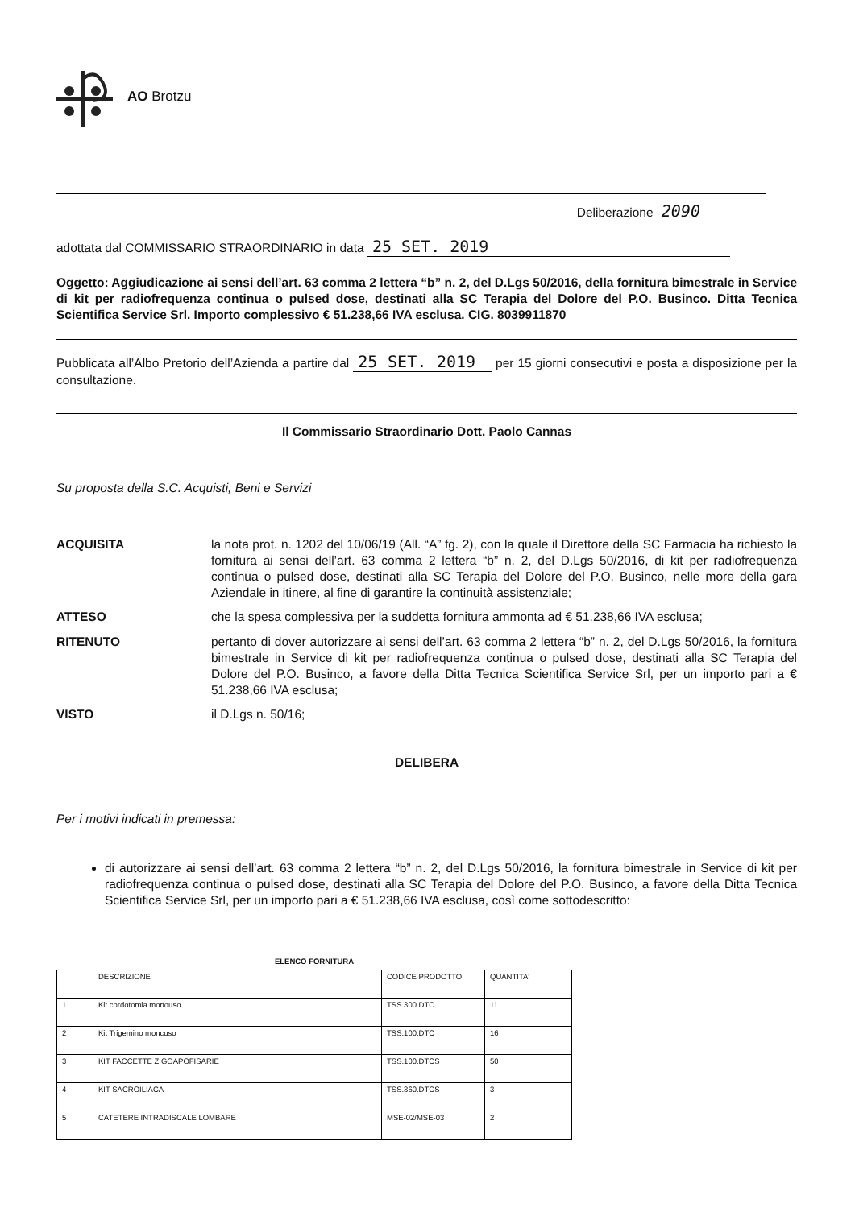AO Brotzu
Deliberazione 2090
adottata dal COMMISSARIO STRAORDINARIO in data 25 SET. 2019
Oggetto: Aggiudicazione ai sensi dell’art. 63 comma 2 lettera “b” n. 2, del D.Lgs 50/2016, della fornitura bimestrale in Service di kit per radiofrequenza continua o pulsed dose, destinati alla SC Terapia del Dolore del P.O. Businco. Ditta Tecnica Scientifica Service Srl. Importo complessivo € 51.238,66 IVA esclusa. CIG. 8039911870
Pubblicata all’Albo Pretorio dell’Azienda a partire dal 25 SET. 2019 per 15 giorni consecutivi e posta a disposizione per la consultazione.
Il Commissario Straordinario Dott. Paolo Cannas
Su proposta della S.C. Acquisti, Beni e Servizi
ACQUISITA la nota prot. n. 1202 del 10/06/19 (All. “A” fg. 2), con la quale il Direttore della SC Farmacia ha richiesto la fornitura ai sensi dell’art. 63 comma 2 lettera “b” n. 2, del D.Lgs 50/2016, di kit per radiofrequenza continua o pulsed dose, destinati alla SC Terapia del Dolore del P.O. Businco, nelle more della gara Aziendale in itinere, al fine di garantire la continuità assistenziale;
ATTESO che la spesa complessiva per la suddetta fornitura ammonta ad € 51.238,66 IVA esclusa;
RITENUTO pertanto di dover autorizzare ai sensi dell’art. 63 comma 2 lettera “b” n. 2, del D.Lgs 50/2016, la fornitura bimestrale in Service di kit per radiofrequenza continua o pulsed dose, destinati alla SC Terapia del Dolore del P.O. Businco, a favore della Ditta Tecnica Scientifica Service Srl, per un importo pari a € 51.238,66 IVA esclusa;
VISTO il D.Lgs n. 50/16;
DELIBERA
Per i motivi indicati in premessa:
di autorizzare ai sensi dell’art. 63 comma 2 lettera “b” n. 2, del D.Lgs 50/2016, la fornitura bimestrale in Service di kit per radiofrequenza continua o pulsed dose, destinati alla SC Terapia del Dolore del P.O. Businco, a favore della Ditta Tecnica Scientifica Service Srl, per un importo pari a € 51.238,66 IVA esclusa, così come sottodescritto:
ELENCO FORNITURA
| | DESCRIZIONE | CODICE PRODOTTO | QUANTITA' |
| --- | --- | --- | --- |
| 1 | Kit cordotomia monouso | TSS.300.DTC | 11 |
| 2 | Kit Trigemino moncuso | TSS.100.DTC | 16 |
| 3 | KIT FACCETTE ZIGOAPOFISARIE | TSS.100.DTCS | 50 |
| 4 | KIT SACROILIACA | TSS.360.DTCS | 3 |
| 5 | CATETERE INTRADISCALE LOMBARE | MSE-02/MSE-03 | 2 |